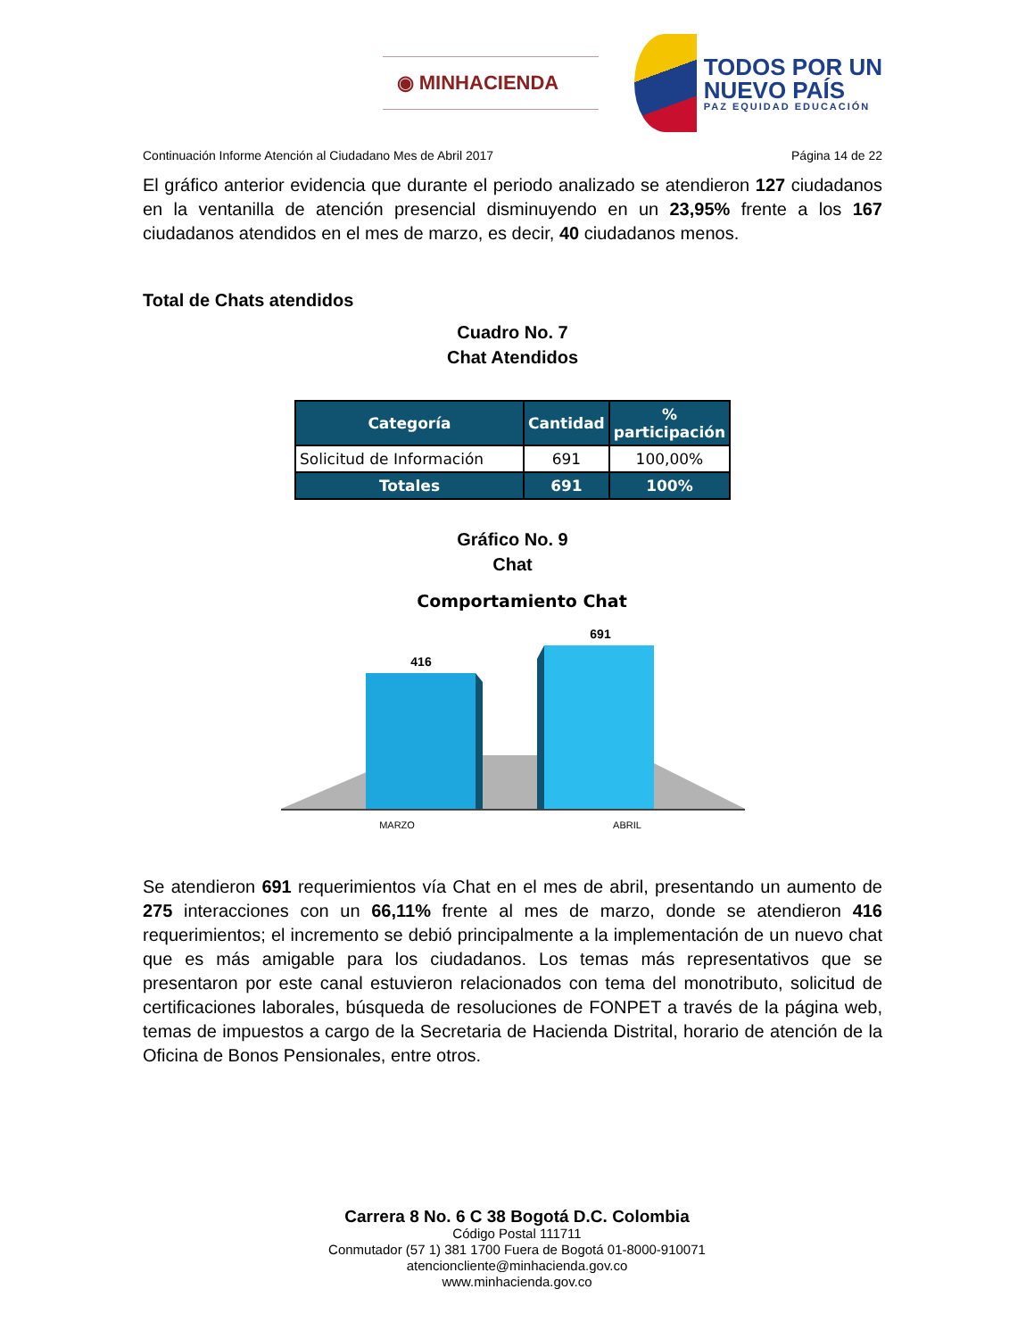◉ MINHACIENDA
TODOS POR UN
NUEVO PAÍS
PAZ EQUIDAD EDUCACIÓN
Continuación Informe Atención al Ciudadano Mes de Abril 2017 Página 14 de 22
El gráfico anterior evidencia que durante el periodo analizado se atendieron 127 ciudadanos en la ventanilla de atención presencial disminuyendo en un 23,95% frente a los 167 ciudadanos atendidos en el mes de marzo, es decir, 40 ciudadanos menos.
Total de Chats atendidos
Cuadro No. 7
Chat Atendidos
| Categoría | Cantidad | % participación |
| --- | --- | --- |
| Solicitud de Información | 691 | 100,00% |
| Totales | 691 | 100% |
Gráfico No. 9
Chat
Comportamiento Chat
416
691
MARZO
ABRIL
Se atendieron 691 requerimientos vía Chat en el mes de abril, presentando un aumento de 275 interacciones con un 66,11% frente al mes de marzo, donde se atendieron 416 requerimientos; el incremento se debió principalmente a la implementación de un nuevo chat que es más amigable para los ciudadanos. Los temas más representativos que se presentaron por este canal estuvieron relacionados con tema del monotributo, solicitud de certificaciones laborales, búsqueda de resoluciones de FONPET a través de la página web, temas de impuestos a cargo de la Secretaria de Hacienda Distrital, horario de atención de la Oficina de Bonos Pensionales, entre otros.
Carrera 8 No. 6 C 38 Bogotá D.C. Colombia
Código Postal 111711
Conmutador (57 1) 381 1700 Fuera de Bogotá 01-8000-910071
atencioncliente@minhacienda.gov.co
www.minhacienda.gov.co